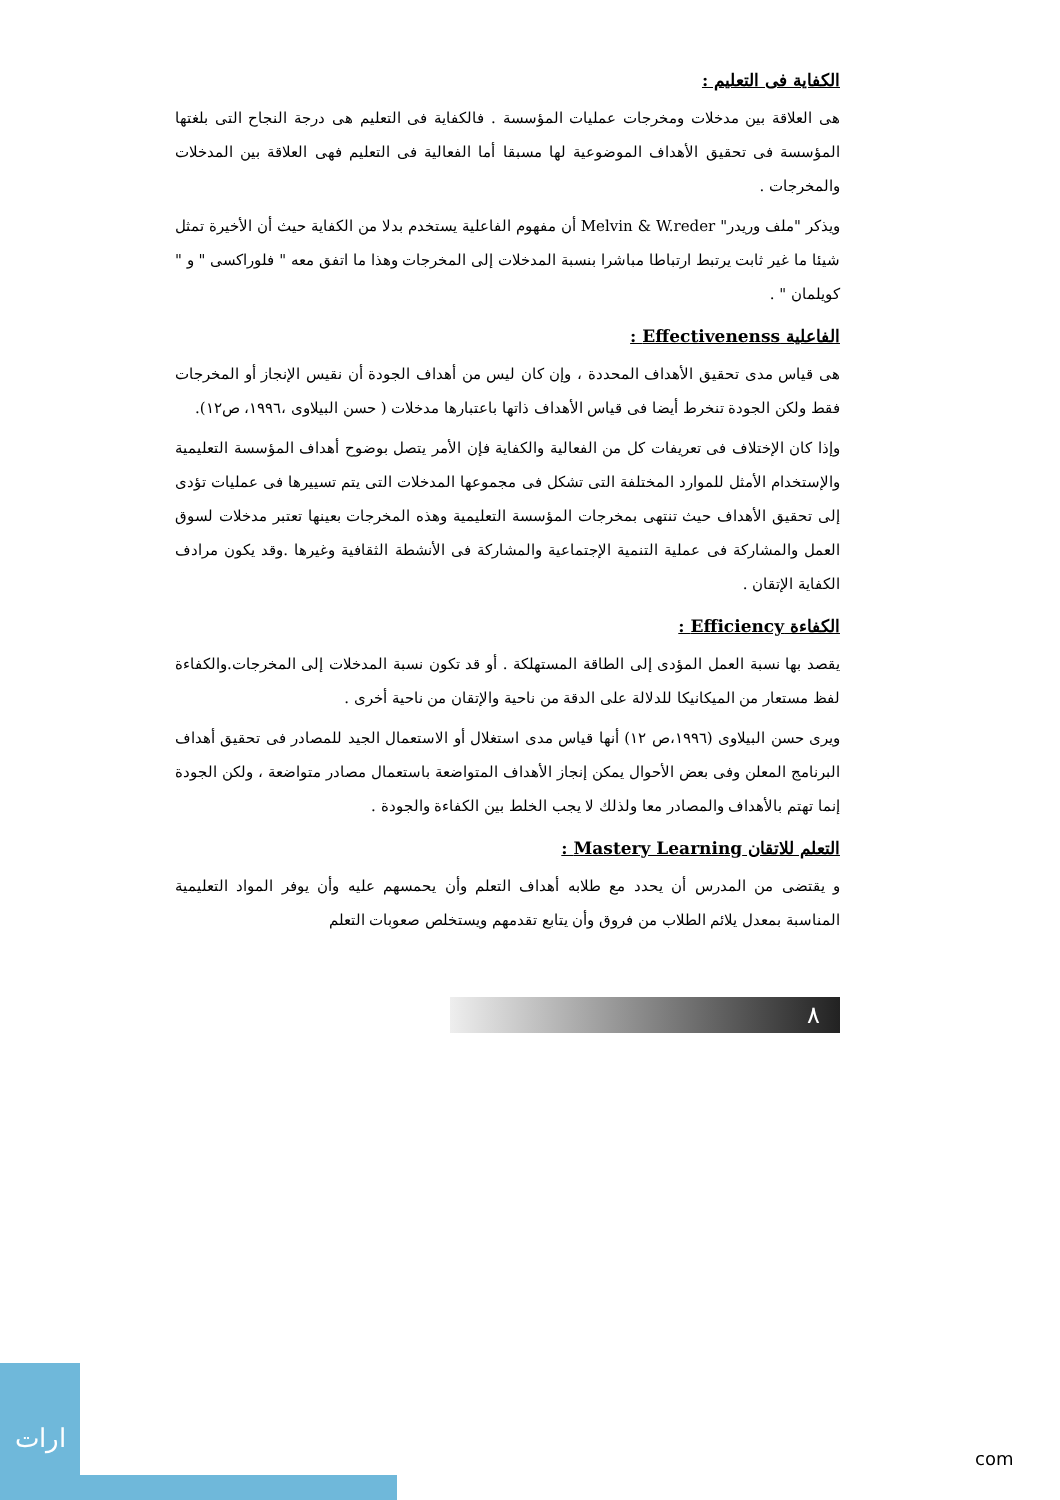الكفاية فى التعليم :
هى العلاقة بين مدخلات ومخرجات عمليات المؤسسة . فالكفاية فى التعليم هى درجة النجاح التى بلغتها المؤسسة فى تحقيق الأهداف الموضوعية لها مسبقا أما الفعالية فى التعليم فهى العلاقة بين المدخلات والمخرجات .
ويذكر "ملف وريدر" Melvin & W.reder أن مفهوم الفاعلية يستخدم بدلا من الكفاية حيث أن الأخيرة تمثل شيئا ما غير ثابت يرتبط ارتباطا مباشرا بنسبة المدخلات إلى المخرجات وهذا ما اتفق معه " فلوراكسى " و " كويلمان " .
الفاعلية Effectivenenss :
هى قياس مدى تحقيق الأهداف المحددة ، وإن كان ليس من أهداف الجودة أن نقيس الإنجاز أو المخرجات فقط ولكن الجودة تنخرط أيضا فى قياس الأهداف ذاتها باعتبارها مدخلات ( حسن البيلاوى ،١٩٩٦، ص١٢).
وإذا كان الإختلاف فى تعريفات كل من الفعالية والكفاية فإن الأمر يتصل بوضوح أهداف المؤسسة التعليمية والإستخدام الأمثل للموارد المختلفة التى تشكل فى مجموعها المدخلات التى يتم تسييرها فى عمليات تؤدى إلى تحقيق الأهداف حيث تنتهى بمخرجات المؤسسة التعليمية وهذه المخرجات بعينها تعتبر مدخلات لسوق العمل والمشاركة فى عملية التنمية الإجتماعية والمشاركة فى الأنشطة الثقافية وغيرها .وقد يكون مرادف الكفاية الإتقان .
الكفاءة Efficiency :
يقصد بها نسبة العمل المؤدى إلى الطاقة المستهلكة . أو قد تكون نسبة المدخلات إلى المخرجات.والكفاءة لفظ مستعار من الميكانيكا للدلالة على الدقة من ناحية والإتقان من ناحية أخرى .
ويرى حسن البيلاوى (١٩٩٦،ص ١٢) أنها قياس مدى استغلال أو الاستعمال الجيد للمصادر فى تحقيق أهداف البرنامج المعلن وفى بعض الأحوال يمكن إنجاز الأهداف المتواضعة باستعمال مصادر متواضعة ، ولكن الجودة إنما تهتم بالأهداف والمصادر معا ولذلك لا يجب الخلط بين الكفاءة والجودة .
التعلم للاتقان Mastery Learning :
و يقتضى من المدرس أن يحدد مع طلابه أهداف التعلم وأن يحمسهم عليه وأن يوفر المواد التعليمية المناسبة بمعدل يلائم الطلاب من فروق وأن يتابع تقدمهم ويستخلص صعوبات التعلم
٨
ارات
com